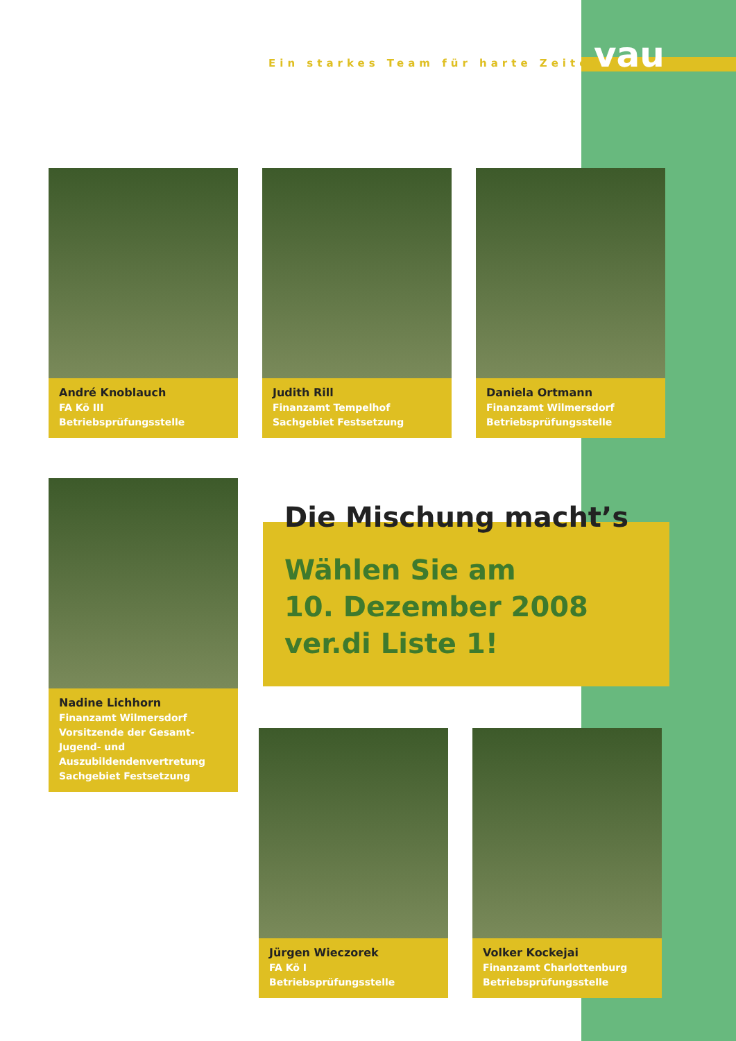Ein starkes Team für harte Zeiten
vau
André Knoblauch
FA Kö III
Betriebsprüfungsstelle
Judith Rill
Finanzamt Tempelhof
Sachgebiet Festsetzung
Daniela Ortmann
Finanzamt Wilmersdorf
Betriebsprüfungsstelle
Nadine Lichhorn
Finanzamt Wilmersdorf
Vorsitzende der Gesamt-Jugend- und Auszubildendenvertretung
Sachgebiet Festsetzung
Die Mischung macht’s
Wählen Sie am
10. Dezember 2008
ver.di Liste 1!
Jürgen Wieczorek
FA Kö I
Betriebsprüfungsstelle
Volker Kockejai
Finanzamt Charlottenburg
Betriebsprüfungsstelle